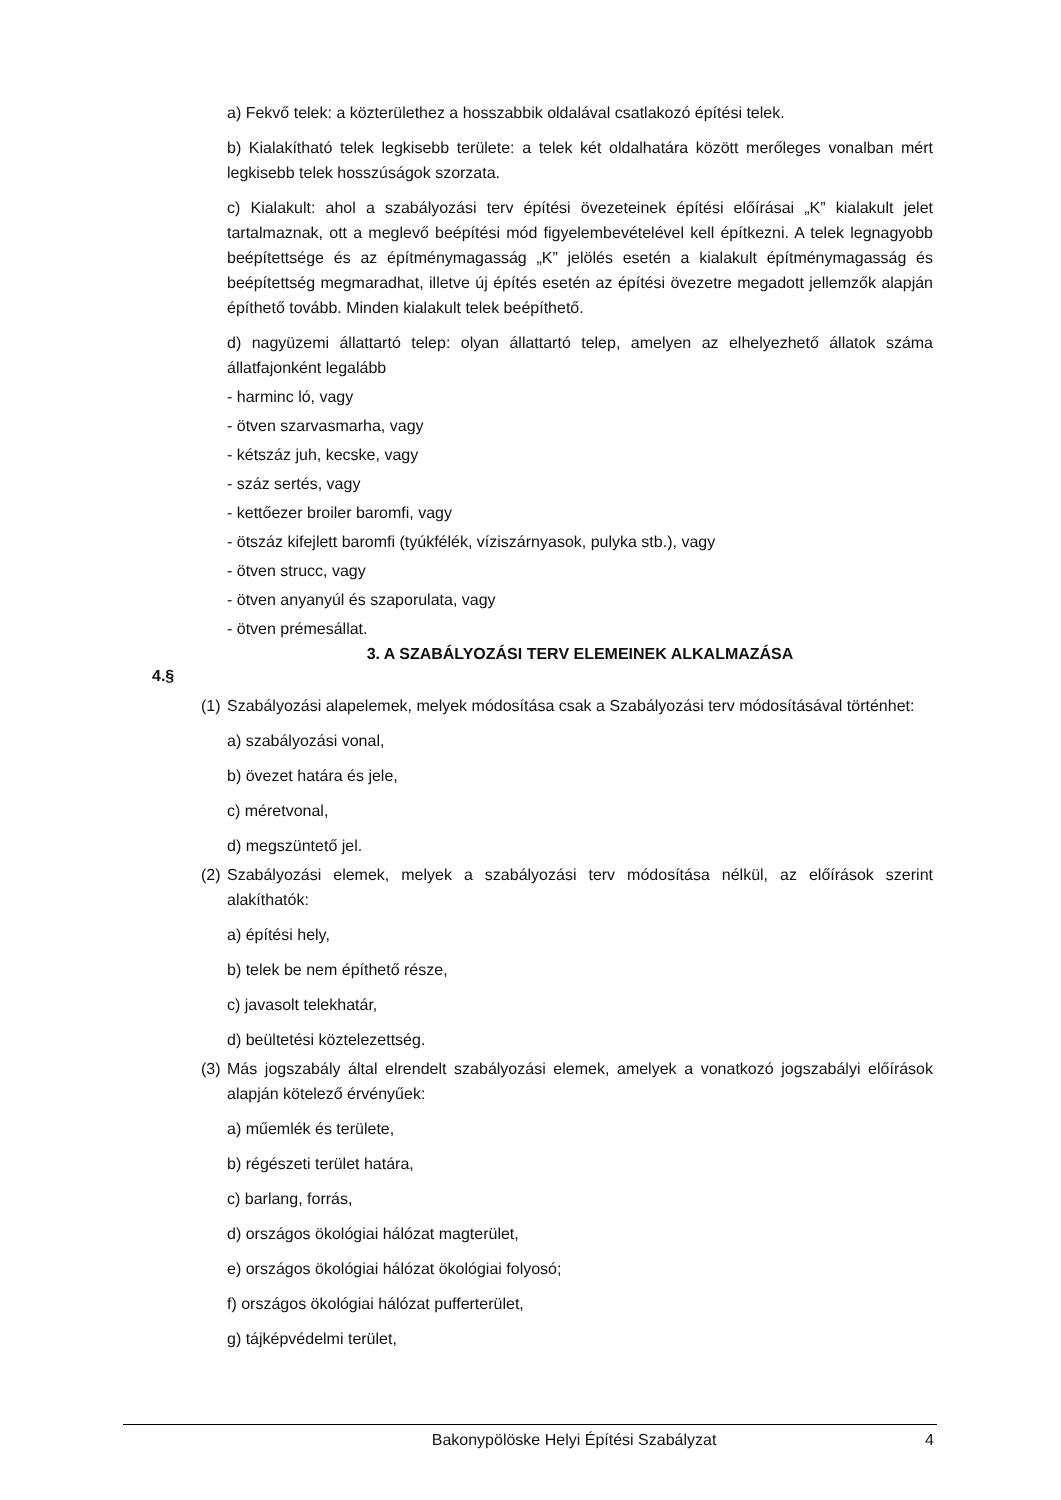a) Fekvő telek: a közterülethez a hosszabbik oldalával csatlakozó építési telek.
b) Kialakítható telek legkisebb területe: a telek két oldalhatára között merőleges vonalban mért legkisebb telek hosszúságok szorzata.
c) Kialakult: ahol a szabályozási terv építési övezeteinek építési előírásai „K” kialakult jelet tartalmaznak, ott a meglevő beépítési mód figyelembevételével kell építkezni. A telek legnagyobb beépítettsége és az építménymagasság „K” jelölés esetén a kialakult építménymagasság és beépítettség megmaradhat, illetve új építés esetén az építési övezetre megadott jellemzők alapján építhető tovább. Minden kialakult telek beépíthető.
d) nagyüzemi állattartó telep: olyan állattartó telep, amelyen az elhelyezhető állatok száma állatfajonként legalább
- harminc ló, vagy
- ötven szarvasmarha, vagy
- kétszáz juh, kecske, vagy
- száz sertés, vagy
- kettőezer broiler baromfi, vagy
- ötszáz kifejlett baromfi (tyúkfélék, víziszárnyasok, pulyka stb.), vagy
- ötven strucc, vagy
- ötven anyanyúl és szaporulata, vagy
- ötven prémesállat.
3. A SZABÁLYOZÁSI TERV ELEMEINEK ALKALMAZÁSA
4.§
(1)
Szabályozási alapelemek, melyek módosítása csak a Szabályozási terv módosításával történhet:
a) szabályozási vonal,
b) övezet határa és jele,
c) méretvonal,
d) megszüntető jel.
(2)
Szabályozási elemek, melyek a szabályozási terv módosítása nélkül, az előírások szerint alakíthatók:
a) építési hely,
b) telek be nem építhető része,
c) javasolt telekhatár,
d) beültetési köztelezettség.
(3)
Más jogszabály által elrendelt szabályozási elemek, amelyek a vonatkozó jogszabályi előírások alapján kötelező érvényűek:
a) műemlék és területe,
b) régészeti terület határa,
c) barlang, forrás,
d) országos ökológiai hálózat magterület,
e) országos ökológiai hálózat ökológiai folyosó;
f) országos ökológiai hálózat pufferterület,
g) tájképvédelmi terület,
Bakonypölöske Helyi Építési Szabályzat 4